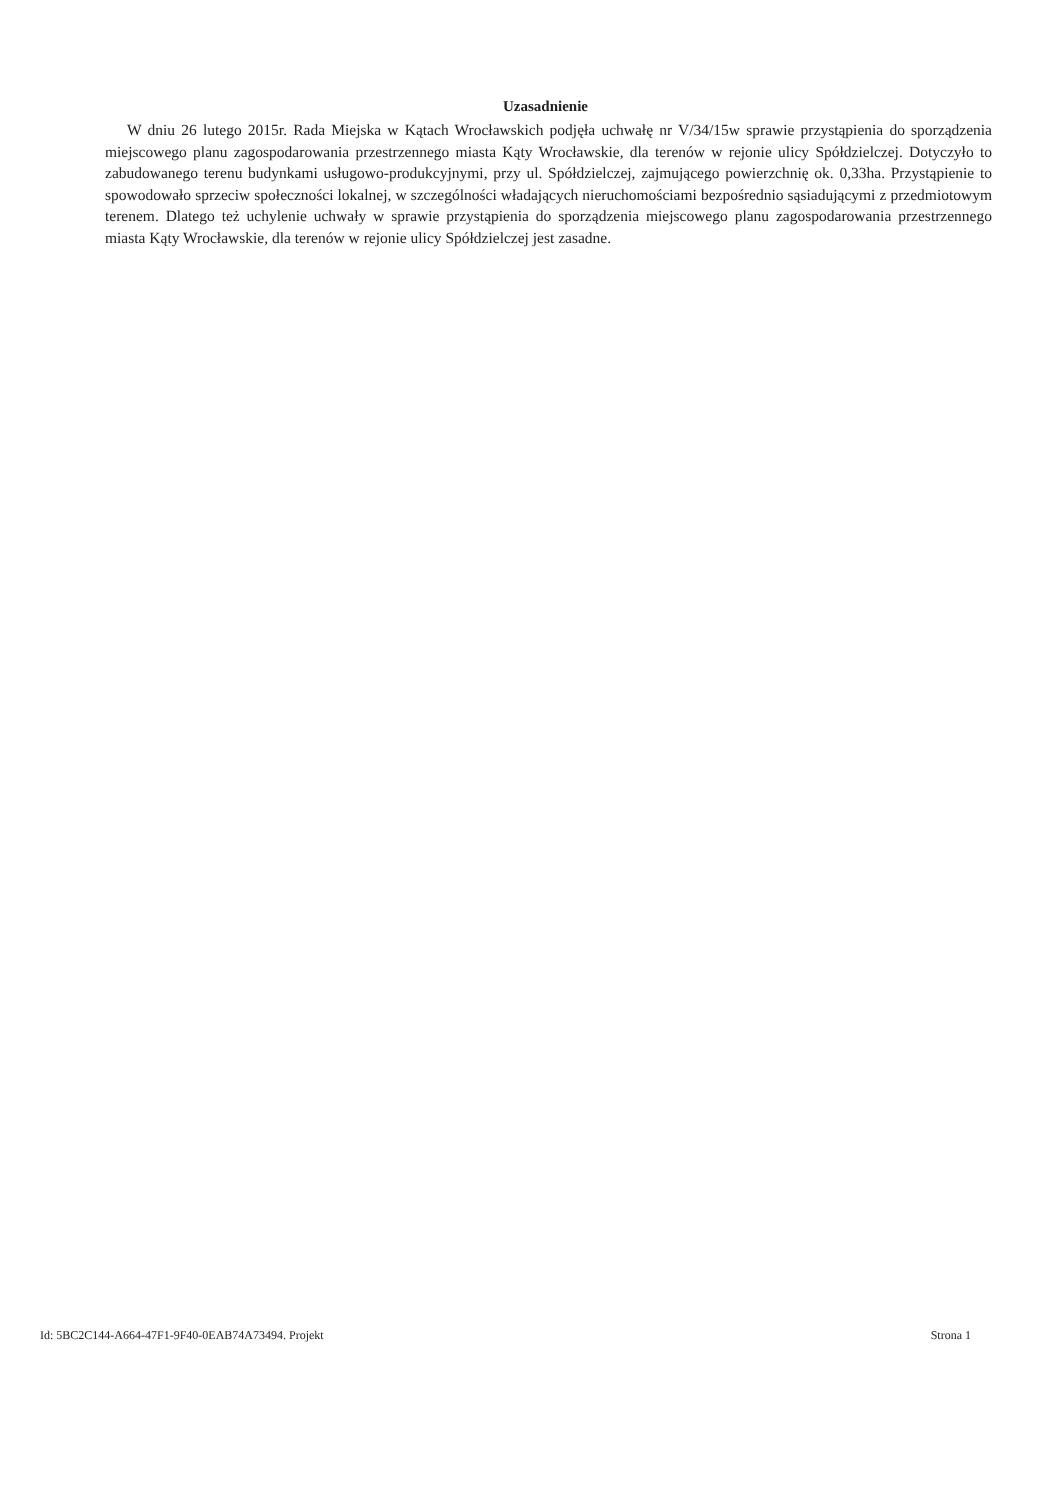Uzasadnienie
W dniu 26 lutego 2015r. Rada Miejska w Kątach Wrocławskich podjęła uchwałę nr V/34/15w sprawie przystąpienia do sporządzenia miejscowego planu zagospodarowania przestrzennego miasta Kąty Wrocławskie, dla terenów w rejonie ulicy Spółdzielczej. Dotyczyło to zabudowanego terenu budynkami usługowo-produkcyjnymi, przy ul. Spółdzielczej, zajmującego powierzchnię ok. 0,33ha. Przystąpienie to spowodowało sprzeciw społeczności lokalnej, w szczególności władających nieruchomościami bezpośrednio sąsiadującymi z przedmiotowym terenem. Dlatego też uchylenie uchwały w sprawie przystąpienia do sporządzenia miejscowego planu zagospodarowania przestrzennego miasta Kąty Wrocławskie, dla terenów w rejonie ulicy Spółdzielczej jest zasadne.
Id: 5BC2C144-A664-47F1-9F40-0EAB74A73494. Projekt Strona 1